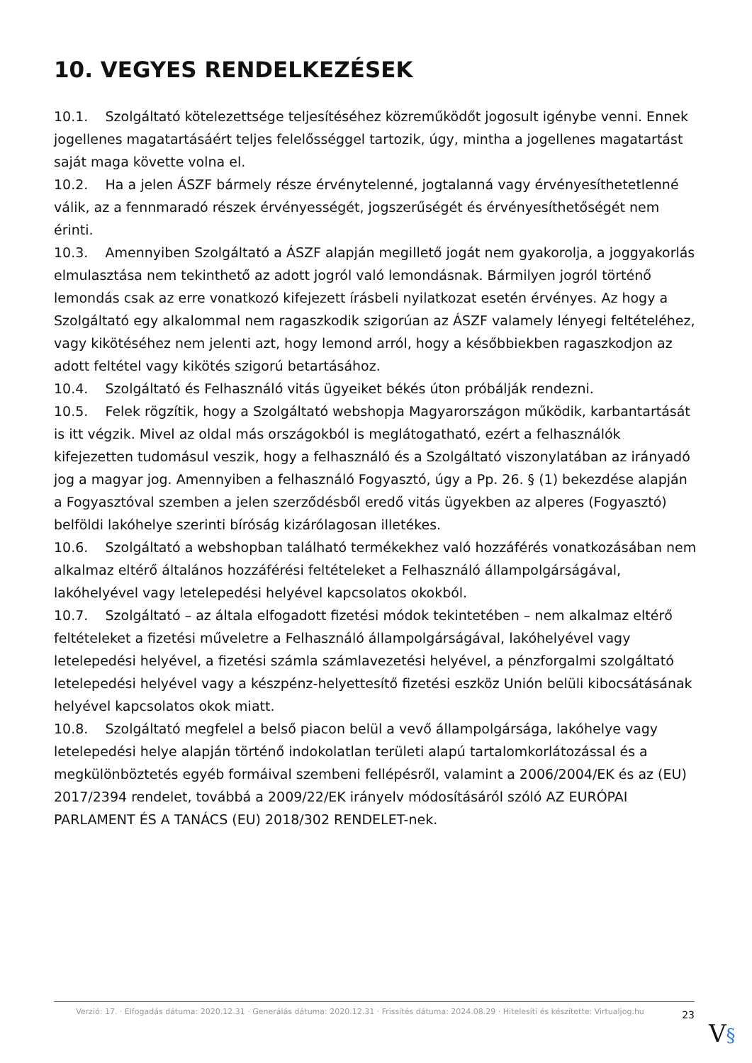10. VEGYES RENDELKEZÉSEK
10.1. Szolgáltató kötelezettsége teljesítéséhez közreműködőt jogosult igénybe venni. Ennek jogellenes magatartásáért teljes felelősséggel tartozik, úgy, mintha a jogellenes magatartást saját maga követte volna el.
10.2. Ha a jelen ÁSZF bármely része érvénytelenné, jogtalanná vagy érvényesíthetetlenné válik, az a fennmaradó részek érvényességét, jogszerűségét és érvényesíthetőségét nem érinti.
10.3. Amennyiben Szolgáltató a ÁSZF alapján megillető jogát nem gyakorolja, a joggyakorlás elmulasztása nem tekinthető az adott jogról való lemondásnak. Bármilyen jogról történő lemondás csak az erre vonatkozó kifejezett írásbeli nyilatkozat esetén érvényes. Az hogy a Szolgáltató egy alkalommal nem ragaszkodik szigorúan az ÁSZF valamely lényegi feltételéhez, vagy kikötéséhez nem jelenti azt, hogy lemond arról, hogy a későbbiekben ragaszkodjon az adott feltétel vagy kikötés szigorú betartásához.
10.4. Szolgáltató és Felhasználó vitás ügyeiket békés úton próbálják rendezni.
10.5. Felek rögzítik, hogy a Szolgáltató webshopja Magyarországon működik, karbantartását is itt végzik. Mivel az oldal más országokból is meglátogatható, ezért a felhasználók kifejezetten tudomásul veszik, hogy a felhasználó és a Szolgáltató viszonylatában az irányadó jog a magyar jog. Amennyiben a felhasználó Fogyasztó, úgy a Pp. 26. § (1) bekezdése alapján a Fogyasztóval szemben a jelen szerződésből eredő vitás ügyekben az alperes (Fogyasztó) belföldi lakóhelye szerinti bíróság kizárólagosan illetékes.
10.6. Szolgáltató a webshopban található termékekhez való hozzáférés vonatkozásában nem alkalmaz eltérő általános hozzáférési feltételeket a Felhasználó állampolgárságával, lakóhelyével vagy letelepedési helyével kapcsolatos okokból.
10.7. Szolgáltató – az általa elfogadott fizetési módok tekintetében – nem alkalmaz eltérő feltételeket a fizetési műveletre a Felhasználó állampolgárságával, lakóhelyével vagy letelepedési helyével, a fizetési számla számlavezetési helyével, a pénzforgalmi szolgáltató letelepedési helyével vagy a készpénz-helyettesítő fizetési eszköz Unión belüli kibocsátásának helyével kapcsolatos okok miatt.
10.8. Szolgáltató megfelel a belső piacon belül a vevő állampolgársága, lakóhelye vagy letelepedési helye alapján történő indokolatlan területi alapú tartalomkorlátozással és a megkülönböztetés egyéb formáival szembeni fellépésről, valamint a 2006/2004/EK és az (EU) 2017/2394 rendelet, továbbá a 2009/22/EK irányelv módosításáról szóló AZ EURÓPAI PARLAMENT ÉS A TANÁCS (EU) 2018/302 RENDELET-nek.
Verzió: 17. · Elfogadás dátuma: 2020.12.31 · Generálás dátuma: 2020.12.31 · Frissítés dátuma: 2024.08.29 · Hitelesíti és készítette: Virtualjog.hu
23
V§